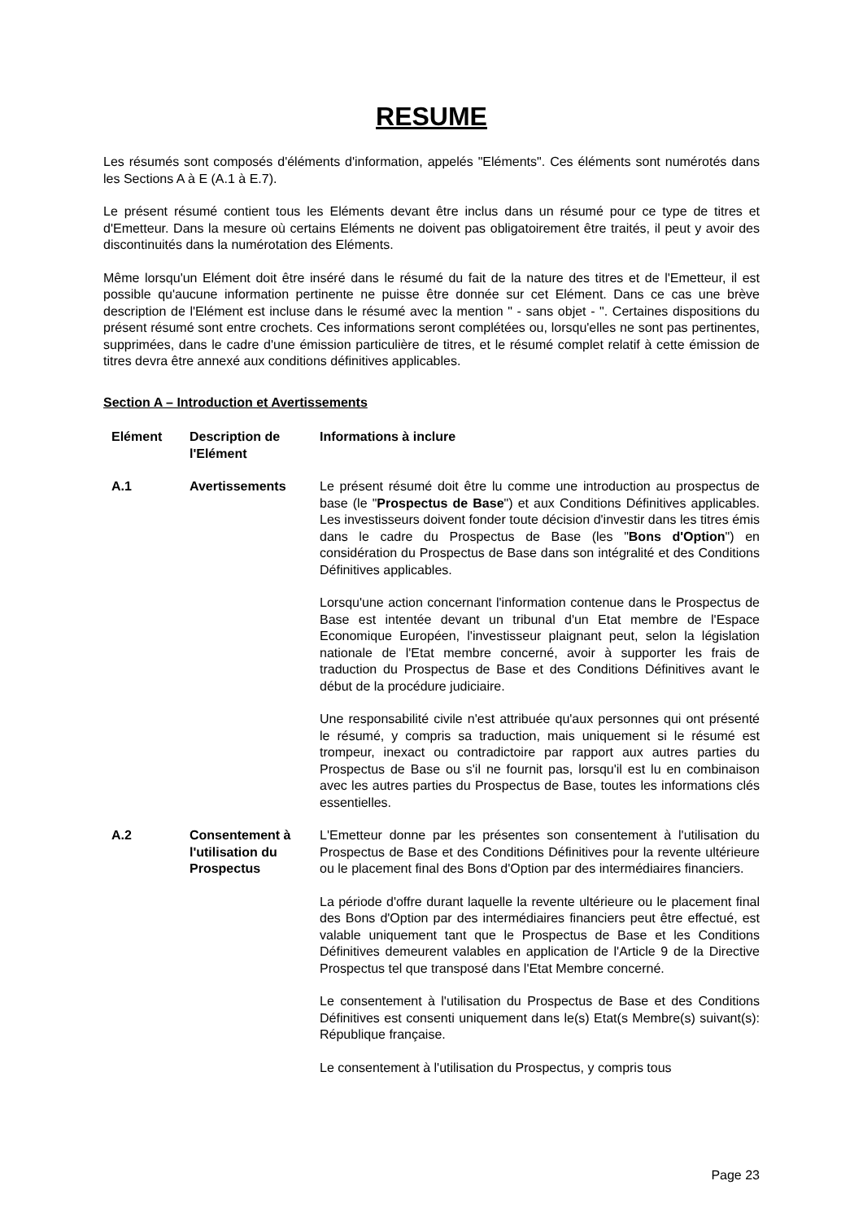RESUME
Les résumés sont composés d'éléments d'information, appelés "Eléments". Ces éléments sont numérotés dans les Sections A à E (A.1 à E.7).
Le présent résumé contient tous les Eléments devant être inclus dans un résumé pour ce type de titres et d'Emetteur. Dans la mesure où certains Eléments ne doivent pas obligatoirement être traités, il peut y avoir des discontinuités dans la numérotation des Eléments.
Même lorsqu'un Elément doit être inséré dans le résumé du fait de la nature des titres et de l'Emetteur, il est possible qu'aucune information pertinente ne puisse être donnée sur cet Elément. Dans ce cas une brève description de l'Elément est incluse dans le résumé avec la mention " - sans objet - ". Certaines dispositions du présent résumé sont entre crochets. Ces informations seront complétées ou, lorsqu'elles ne sont pas pertinentes, supprimées, dans le cadre d'une émission particulière de titres, et le résumé complet relatif à cette émission de titres devra être annexé aux conditions définitives applicables.
Section A – Introduction et Avertissements
| Elément | Description de l'Elément | Informations à inclure |
| --- | --- | --- |
| A.1 | Avertissements | Le présent résumé doit être lu comme une introduction au prospectus de base (le " Prospectus de Base ") et aux Conditions Définitives applicables. Les investisseurs doivent fonder toute décision d'investir dans les titres émis dans le cadre du Prospectus de Base (les " Bons d'Option ") en considération du Prospectus de Base dans son intégralité et des Conditions Définitives applicables. Lorsqu'une action concernant l'information contenue dans le Prospectus de Base est intentée devant un tribunal d'un Etat membre de l'Espace Economique Européen, l'investisseur plaignant peut, selon la législation nationale de l'Etat membre concerné, avoir à supporter les frais de traduction du Prospectus de Base et des Conditions Définitives avant le début de la procédure judiciaire. Une responsabilité civile n'est attribuée qu'aux personnes qui ont présenté le résumé, y compris sa traduction, mais uniquement si le résumé est trompeur, inexact ou contradictoire par rapport aux autres parties du Prospectus de Base ou s'il ne fournit pas, lorsqu'il est lu en combinaison avec les autres parties du Prospectus de Base, toutes les informations clés essentielles. |
| A.2 | Consentement à l'utilisation du Prospectus | L'Emetteur donne par les présentes son consentement à l'utilisation du Prospectus de Base et des Conditions Définitives pour la revente ultérieure ou le placement final des Bons d'Option par des intermédiaires financiers. La période d'offre durant laquelle la revente ultérieure ou le placement final des Bons d'Option par des intermédiaires financiers peut être effectué, est valable uniquement tant que le Prospectus de Base et les Conditions Définitives demeurent valables en application de l'Article 9 de la Directive Prospectus tel que transposé dans l'Etat Membre concerné. Le consentement à l'utilisation du Prospectus de Base et des Conditions Définitives est consenti uniquement dans le(s) Etat(s Membre(s) suivant(s): République française. Le consentement à l'utilisation du Prospectus, y compris tous |
Page 23